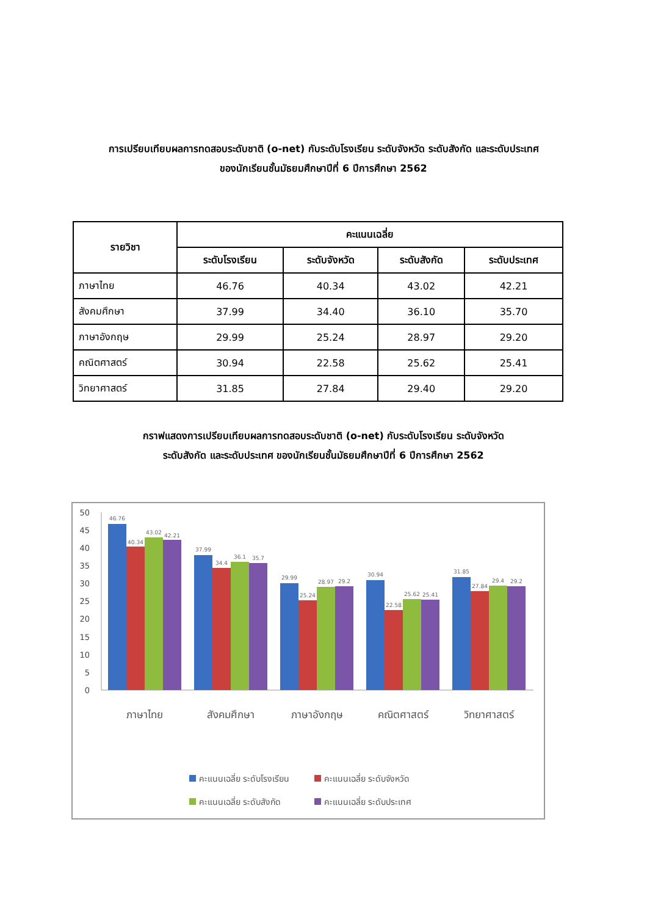การเปรียบเทียบผลการทดสอบระดับชาติ (o-net) กับระดับโรงเรียน ระดับจังหวัด ระดับสังกัด และระดับประเทศ
ของนักเรียนชั้นมัธยมศึกษาปีที่ 6 ปีการศึกษา 2562
| รายวิชา | คะแนนเฉลี่ย | | | |
| --- | --- | --- | --- | --- |
| | ระดับโรงเรียน | ระดับจังหวัด | ระดับสังกัด | ระดับประเทศ |
| ภาษาไทย | 46.76 | 40.34 | 43.02 | 42.21 |
| สังคมศึกษา | 37.99 | 34.40 | 36.10 | 35.70 |
| ภาษาอังกฤษ | 29.99 | 25.24 | 28.97 | 29.20 |
| คณิตศาสตร์ | 30.94 | 22.58 | 25.62 | 25.41 |
| วิทยาศาสตร์ | 31.85 | 27.84 | 29.40 | 29.20 |
กราฟแสดงการเปรียบเทียบผลการทดสอบระดับชาติ (o-net) กับระดับโรงเรียน ระดับจังหวัด
ระดับสังกัด และระดับประเทศ ของนักเรียนชั้นมัธยมศึกษาปีที่ 6 ปีการศึกษา 2562
50
45
40
35
30
25
20
15
10
5
0
46.76
40.34
43.02
42.21
37.99
34.4
36.1
35.7
29.99
25.24
28.97
29.2
30.94
22.58
25.62
25.41
31.85
27.84
29.4
29.2
ภาษาไทย
สังคมศึกษา
ภาษาอังกฤษ
คณิตศาสตร์
วิทยาศาสตร์
คะแนนเฉลี่ย ระดับโรงเรียน
คะแนนเฉลี่ย ระดับจังหวัด
คะแนนเฉลี่ย ระดับสังกัด
คะแนนเฉลี่ย ระดับประเทศ